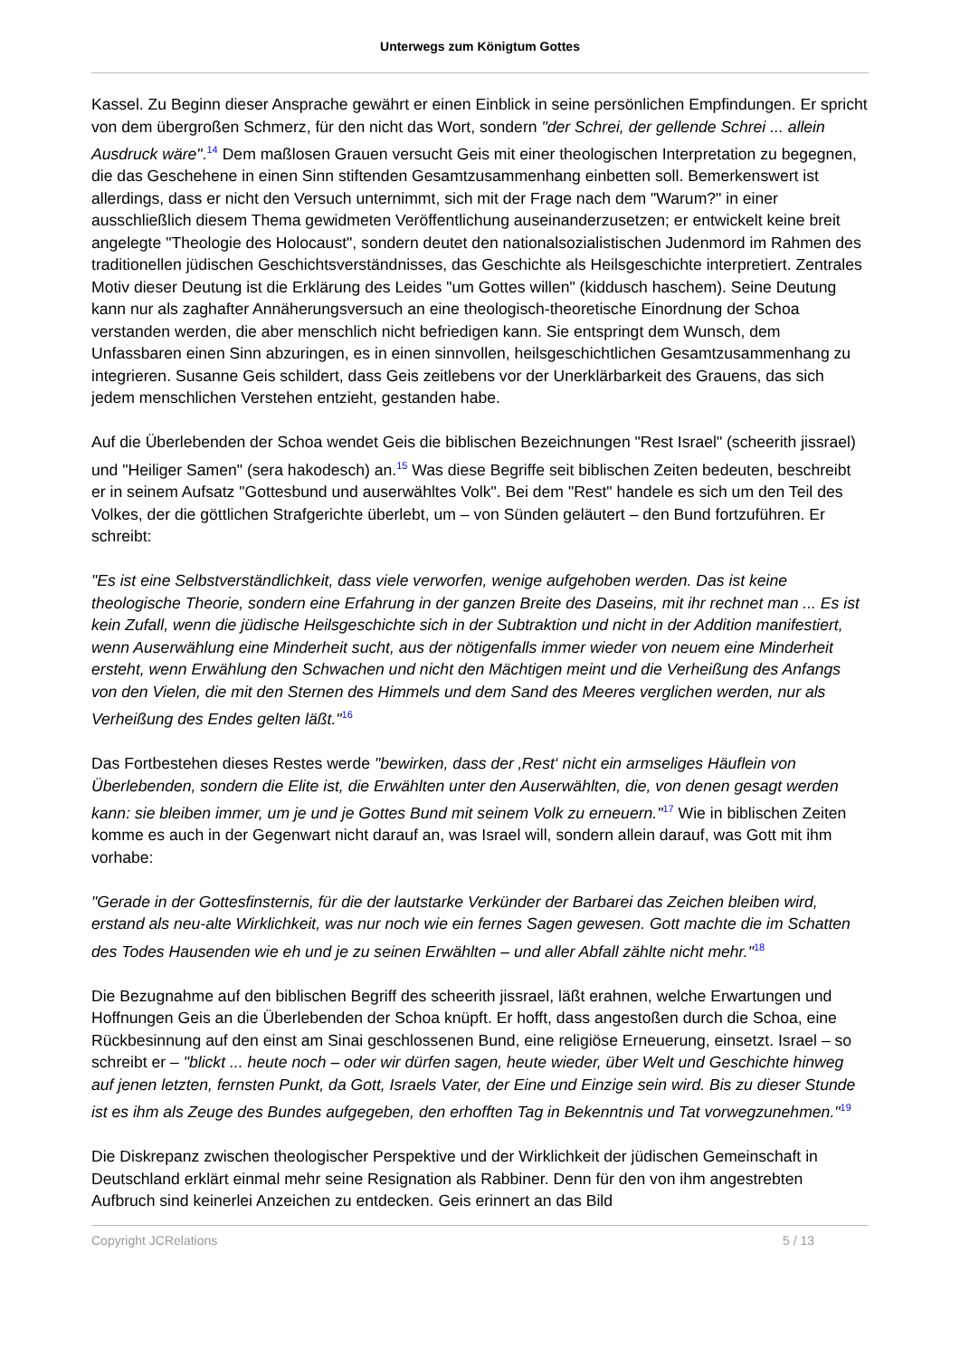Unterwegs zum Königtum Gottes
Kassel. Zu Beginn dieser Ansprache gewährt er einen Einblick in seine persönlichen Empfindungen. Er spricht von dem übergroßen Schmerz, für den nicht das Wort, sondern "der Schrei, der gellende Schrei ... allein Ausdruck wäre".<sup>14</sup> Dem maßlosen Grauen versucht Geis mit einer theologischen Interpretation zu begegnen, die das Geschehene in einen Sinn stiftenden Gesamtzusammenhang einbetten soll. Bemerkenswert ist allerdings, dass er nicht den Versuch unternimmt, sich mit der Frage nach dem "Warum?" in einer ausschließlich diesem Thema gewidmeten Veröffentlichung auseinanderzusetzen; er entwickelt keine breit angelegte "Theologie des Holocaust", sondern deutet den nationalsozialistischen Judenmord im Rahmen des traditionellen jüdischen Geschichtsverständnisses, das Geschichte als Heilsgeschichte interpretiert. Zentrales Motiv dieser Deutung ist die Erklärung des Leides "um Gottes willen" (kiddusch haschem). Seine Deutung kann nur als zaghafter Annäherungsversuch an eine theologisch-theoretische Einordnung der Schoa verstanden werden, die aber menschlich nicht befriedigen kann. Sie entspringt dem Wunsch, dem Unfassbaren einen Sinn abzuringen, es in einen sinnvollen, heilsgeschichtlichen Gesamtzusammenhang zu integrieren. Susanne Geis schildert, dass Geis zeitlebens vor der Unerklärbarkeit des Grauens, das sich jedem menschlichen Verstehen entzieht, gestanden habe.
Auf die Überlebenden der Schoa wendet Geis die biblischen Bezeichnungen "Rest Israel" (scheerith jissrael) und "Heiliger Samen" (sera hakodesch) an.<sup>15</sup> Was diese Begriffe seit biblischen Zeiten bedeuten, beschreibt er in seinem Aufsatz "Gottesbund und auserwähltes Volk". Bei dem "Rest" handele es sich um den Teil des Volkes, der die göttlichen Strafgerichte überlebt, um – von Sünden geläutert – den Bund fortzuführen. Er schreibt:
"Es ist eine Selbstverständlichkeit, dass viele verworfen, wenige aufgehoben werden. Das ist keine theologische Theorie, sondern eine Erfahrung in der ganzen Breite des Daseins, mit ihr rechnet man ... Es ist kein Zufall, wenn die jüdische Heilsgeschichte sich in der Subtraktion und nicht in der Addition manifestiert, wenn Auserwählung eine Minderheit sucht, aus der nötigenfalls immer wieder von neuem eine Minderheit ersteht, wenn Erwählung den Schwachen und nicht den Mächtigen meint und die Verheißung des Anfangs von den Vielen, die mit den Sternen des Himmels und dem Sand des Meeres verglichen werden, nur als Verheißung des Endes gelten läßt."<sup>16</sup>
Das Fortbestehen dieses Restes werde "bewirken, dass der ‚Rest‘ nicht ein armseliges Häuflein von Überlebenden, sondern die Elite ist, die Erwählten unter den Auserwählten, die, von denen gesagt werden kann: sie bleiben immer, um je und je Gottes Bund mit seinem Volk zu erneuern."<sup>17</sup> Wie in biblischen Zeiten komme es auch in der Gegenwart nicht darauf an, was Israel will, sondern allein darauf, was Gott mit ihm vorhabe:
"Gerade in der Gottesfinsternis, für die der lautstarke Verkünder der Barbarei das Zeichen bleiben wird, erstand als neu-alte Wirklichkeit, was nur noch wie ein fernes Sagen gewesen. Gott machte die im Schatten des Todes Hausenden wie eh und je zu seinen Erwählten – und aller Abfall zählte nicht mehr."<sup>18</sup>
Die Bezugnahme auf den biblischen Begriff des scheerith jissrael, läßt erahnen, welche Erwartungen und Hoffnungen Geis an die Überlebenden der Schoa knüpft. Er hofft, dass angestoßen durch die Schoa, eine Rückbesinnung auf den einst am Sinai geschlossenen Bund, eine religiöse Erneuerung, einsetzt. Israel – so schreibt er – "blickt ... heute noch – oder wir dürfen sagen, heute wieder, über Welt und Geschichte hinweg auf jenen letzten, fernsten Punkt, da Gott, Israels Vater, der Eine und Einzige sein wird. Bis zu dieser Stunde ist es ihm als Zeuge des Bundes aufgegeben, den erhofften Tag in Bekenntnis und Tat vorwegzunehmen."<sup>19</sup>
Die Diskrepanz zwischen theologischer Perspektive und der Wirklichkeit der jüdischen Gemeinschaft in Deutschland erklärt einmal mehr seine Resignation als Rabbiner. Denn für den von ihm angestrebten Aufbruch sind keinerlei Anzeichen zu entdecken. Geis erinnert an das Bild
Copyright JCRelations 5 / 13